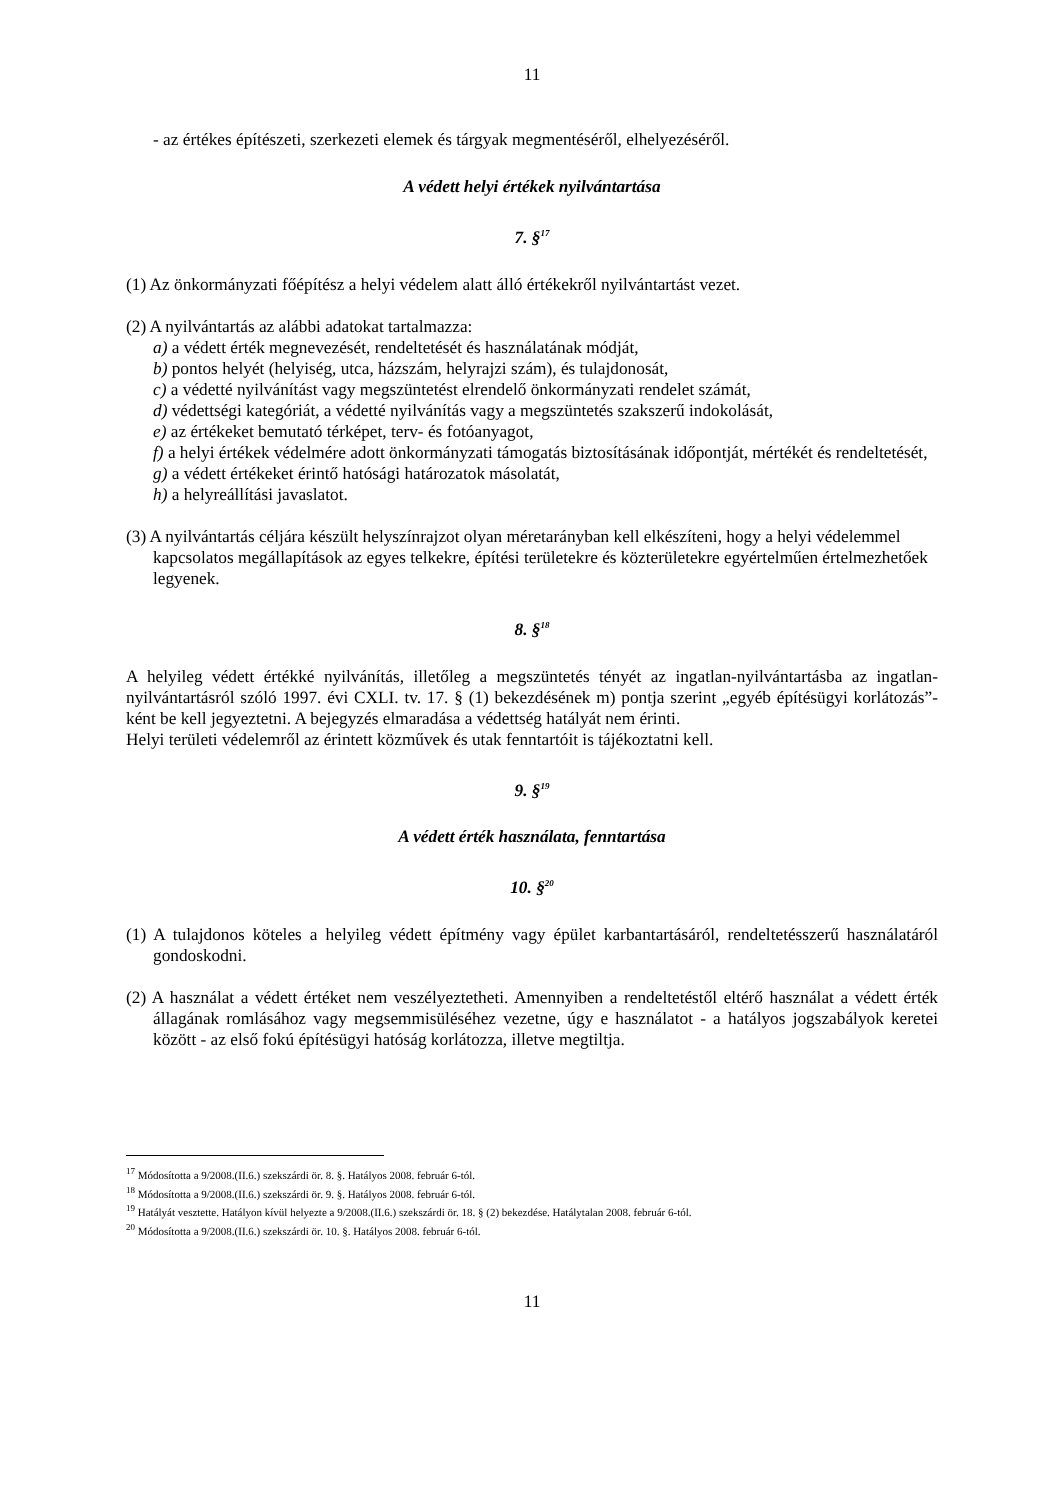11
- az értékes építészeti, szerkezeti elemek és tárgyak megmentéséről, elhelyezéséről.
A védett helyi értékek nyilvántartása
7. §<sup>17</sup>
(1) Az önkormányzati főépítész a helyi védelem alatt álló értékekről nyilvántartást vezet.
(2) A nyilvántartás az alábbi adatokat tartalmazza:
a) a védett érték megnevezését, rendeltetését és használatának módját,
b) pontos helyét (helyiség, utca, házszám, helyrajzi szám), és tulajdonosát,
c) a védetté nyilvánítást vagy megszüntetést elrendelő önkormányzati rendelet számát,
d) védettségi kategóriát, a védetté nyilvánítás vagy a megszüntetés szakszerű indokolását,
e) az értékeket bemutató térképet, terv- és fotóanyagot,
f) a helyi értékek védelmére adott önkormányzati támogatás biztosításának időpontját, mértékét és rendeltetését,
g) a védett értékeket érintő hatósági határozatok másolatát,
h) a helyreállítási javaslatot.
(3) A nyilvántartás céljára készült helyszínrajzot olyan méretarányban kell elkészíteni, hogy a helyi védelemmel kapcsolatos megállapítások az egyes telkekre, építési területekre és közterületekre egyértelműen értelmezhetőek legyenek.
8. §<sup>18</sup>
A helyileg védett értékké nyilvánítás, illetőleg a megszüntetés tényét az ingatlan-nyilvántartásba az ingatlan-nyilvántartásról szóló 1997. évi CXLI. tv. 17. § (1) bekezdésének m) pontja szerint „egyéb építésügyi korlátozás”-ként be kell jegyeztetni. A bejegyzés elmaradása a védettség hatályát nem érinti.
Helyi területi védelemről az érintett közművek és utak fenntartóit is tájékoztatni kell.
9. §<sup>19</sup>
A védett érték használata, fenntartása
10. §<sup>20</sup>
(1) A tulajdonos köteles a helyileg védett építmény vagy épület karbantartásáról, rendeltetésszerű használatáról gondoskodni.
(2) A használat a védett értéket nem veszélyeztetheti. Amennyiben a rendeltetéstől eltérő használat a védett érték állagának romlásához vagy megsemmisüléséhez vezetne, úgy e használatot - a hatályos jogszabályok keretei között - az első fokú építésügyi hatóság korlátozza, illetve megtiltja.
<sup>17</sup> Módosította a 9/2008.(II.6.) szekszárdi ör. 8. §. Hatályos 2008. február 6-tól.
<sup>18</sup> Módosította a 9/2008.(II.6.) szekszárdi ör. 9. §. Hatályos 2008. február 6-tól.
<sup>19</sup> Hatályát vesztette. Hatályon kívül helyezte a 9/2008.(II.6.) szekszárdi ör. 18. § (2) bekezdése. Hatálytalan 2008. február 6-tól.
<sup>20</sup> Módosította a 9/2008.(II.6.) szekszárdi ör. 10. §. Hatályos 2008. február 6-tól.
11